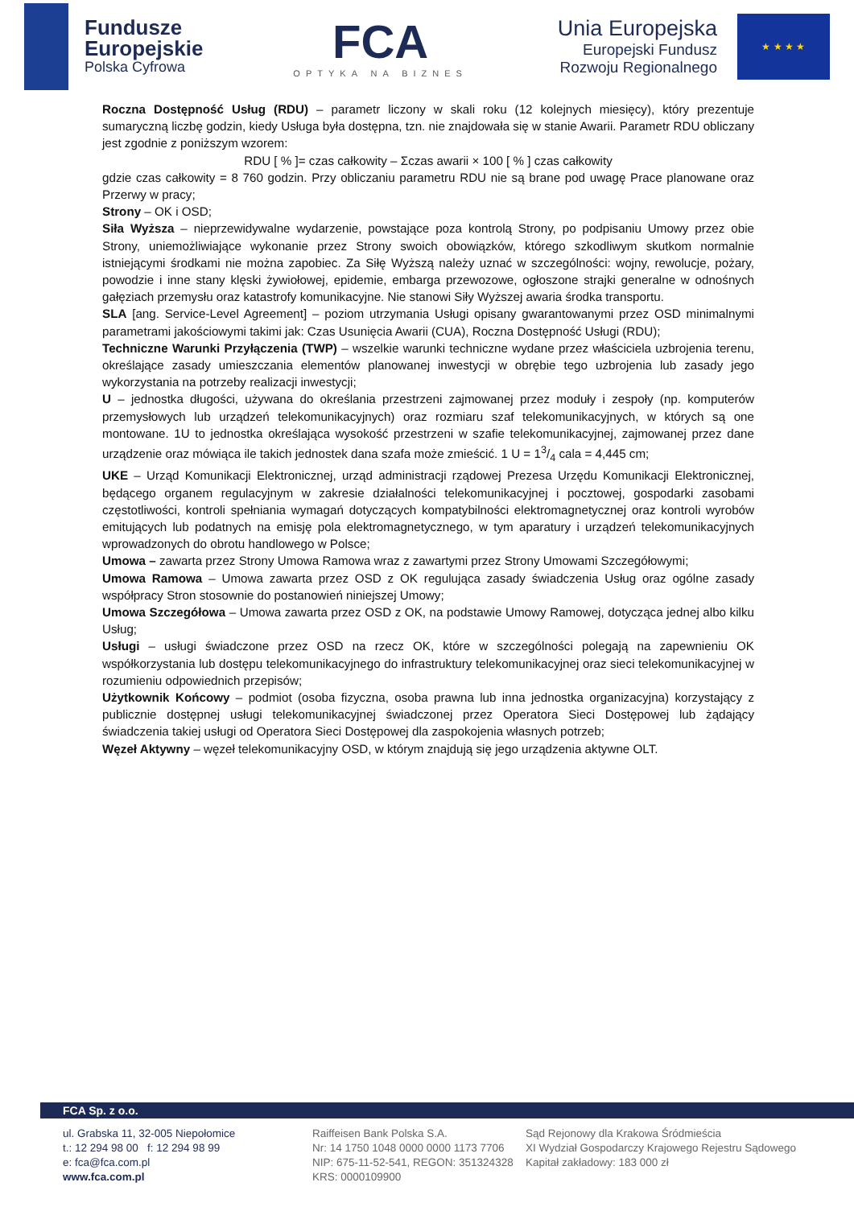Fundusze
Europejskie
Polska Cyfrowa
FCA
OPTYKA NA BIZNES
Unia Europejska
Europejski Fundusz
Rozwoju Regionalnego
★ ★ ★ ★
Roczna Dostępność Usług (RDU) – parametr liczony w skali roku (12 kolejnych miesięcy), który prezentuje sumaryczną liczbę godzin, kiedy Usługa była dostępna, tzn. nie znajdowała się w stanie Awarii. Parametr RDU obliczany jest zgodnie z poniższym wzorem:
RDU [ % ]= czas całkowity – Σczas awarii × 100 [ % ] czas całkowity
gdzie czas całkowity = 8 760 godzin. Przy obliczaniu parametru RDU nie są brane pod uwagę Prace planowane oraz Przerwy w pracy;
Strony – OK i OSD;
Siła Wyższa – nieprzewidywalne wydarzenie, powstające poza kontrolą Strony, po podpisaniu Umowy przez obie Strony, uniemożliwiające wykonanie przez Strony swoich obowiązków, którego szkodliwym skutkom normalnie istniejącymi środkami nie można zapobiec. Za Siłę Wyższą należy uznać w szczególności: wojny, rewolucje, pożary, powodzie i inne stany klęski żywiołowej, epidemie, embarga przewozowe, ogłoszone strajki generalne w odnośnych gałęziach przemysłu oraz katastrofy komunikacyjne. Nie stanowi Siły Wyższej awaria środka transportu.
SLA [ang. Service-Level Agreement] – poziom utrzymania Usługi opisany gwarantowanymi przez OSD minimalnymi parametrami jakościowymi takimi jak: Czas Usunięcia Awarii (CUA), Roczna Dostępność Usługi (RDU);
Techniczne Warunki Przyłączenia (TWP) – wszelkie warunki techniczne wydane przez właściciela uzbrojenia terenu, określające zasady umieszczania elementów planowanej inwestycji w obrębie tego uzbrojenia lub zasady jego wykorzystania na potrzeby realizacji inwestycji;
U – jednostka długości, używana do określania przestrzeni zajmowanej przez moduły i zespoły (np. komputerów przemysłowych lub urządzeń telekomunikacyjnych) oraz rozmiaru szaf telekomunikacyjnych, w których są one montowane. 1U to jednostka określająca wysokość przestrzeni w szafie telekomunikacyjnej, zajmowanej przez dane urządzenie oraz mówiąca ile takich jednostek dana szafa może zmieścić. 1 U = 13/4 cala = 4,445 cm;
UKE – Urząd Komunikacji Elektronicznej, urząd administracji rządowej Prezesa Urzędu Komunikacji Elektronicznej, będącego organem regulacyjnym w zakresie działalności telekomunikacyjnej i pocztowej, gospodarki zasobami częstotliwości, kontroli spełniania wymagań dotyczących kompatybilności elektromagnetycznej oraz kontroli wyrobów emitujących lub podatnych na emisję pola elektromagnetycznego, w tym aparatury i urządzeń telekomunikacyjnych wprowadzonych do obrotu handlowego w Polsce;
Umowa – zawarta przez Strony Umowa Ramowa wraz z zawartymi przez Strony Umowami Szczegółowymi;
Umowa Ramowa – Umowa zawarta przez OSD z OK regulująca zasady świadczenia Usług oraz ogólne zasady współpracy Stron stosownie do postanowień niniejszej Umowy;
Umowa Szczegółowa – Umowa zawarta przez OSD z OK, na podstawie Umowy Ramowej, dotycząca jednej albo kilku Usług;
Usługi – usługi świadczone przez OSD na rzecz OK, które w szczególności polegają na zapewnieniu OK współkorzystania lub dostępu telekomunikacyjnego do infrastruktury telekomunikacyjnej oraz sieci telekomunikacyjnej w rozumieniu odpowiednich przepisów;
Użytkownik Końcowy – podmiot (osoba fizyczna, osoba prawna lub inna jednostka organizacyjna) korzystający z publicznie dostępnej usługi telekomunikacyjnej świadczonej przez Operatora Sieci Dostępowej lub żądający świadczenia takiej usługi od Operatora Sieci Dostępowej dla zaspokojenia własnych potrzeb;
Węzeł Aktywny – węzeł telekomunikacyjny OSD, w którym znajdują się jego urządzenia aktywne OLT.
FCA Sp. z o.o.
ul. Grabska 11, 32-005 Niepołomice
t.: 12 294 98 00 f: 12 294 98 99
e: fca@fca.com.pl
www.fca.com.pl
Raiffeisen Bank Polska S.A.
Nr: 14 1750 1048 0000 0000 1173 7706
NIP: 675-11-52-541, REGON: 351324328
KRS: 0000109900
Sąd Rejonowy dla Krakowa Śródmieścia
XI Wydział Gospodarczy Krajowego Rejestru Sądowego
Kapitał zakładowy: 183 000 zł